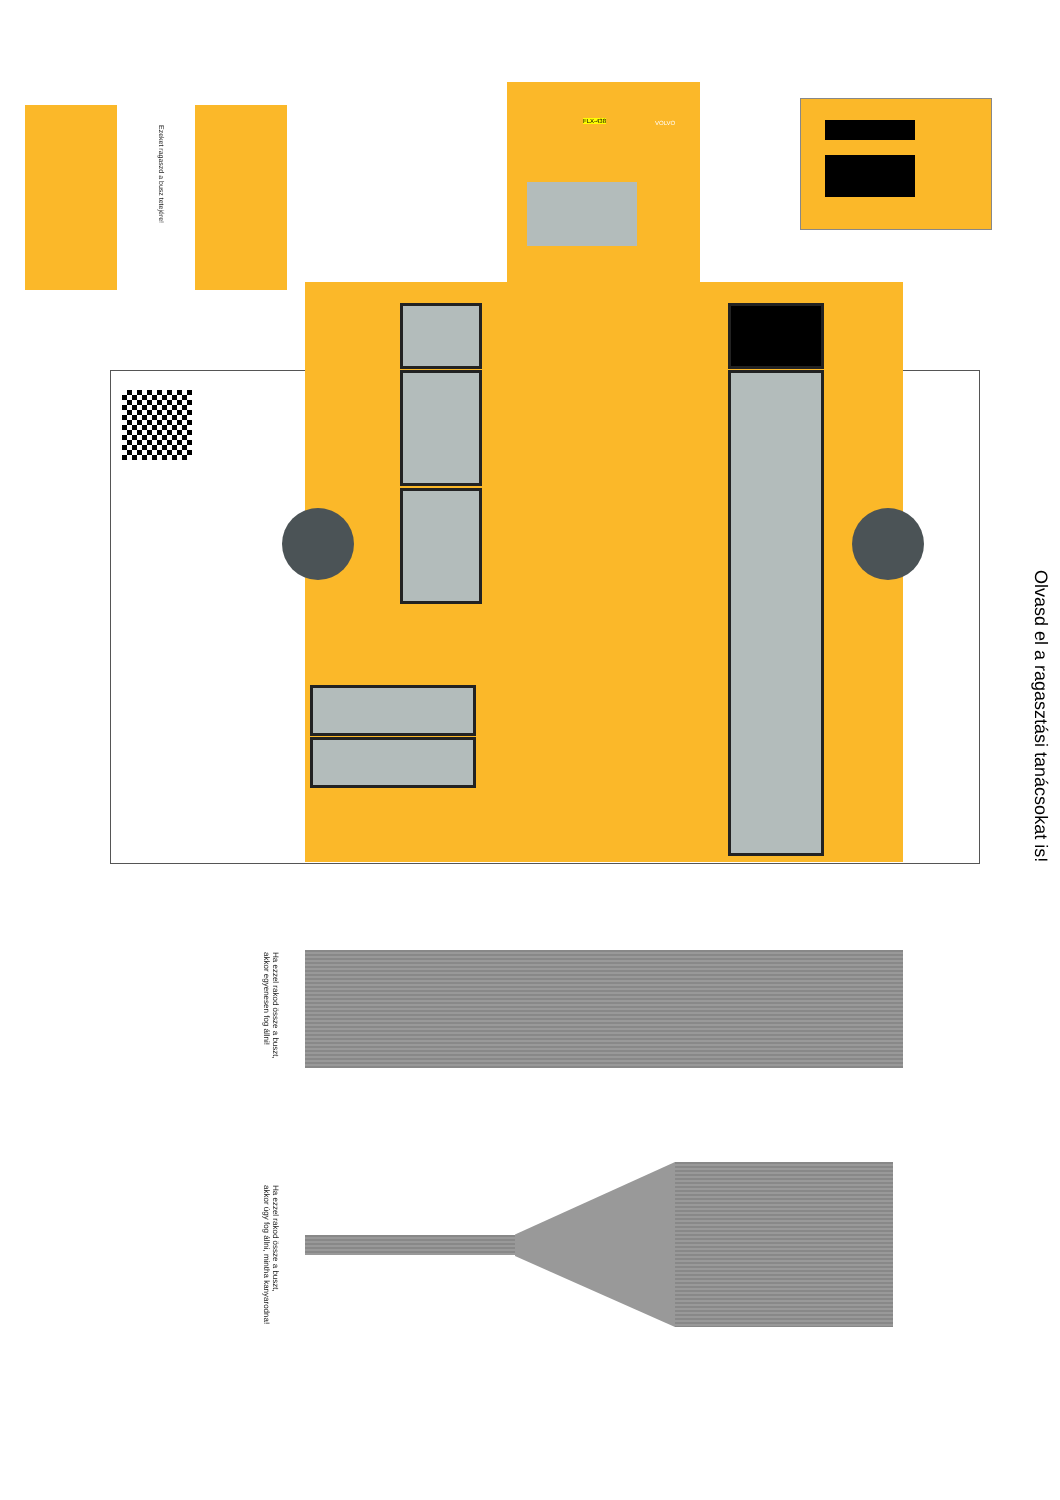Ezeket ragaszd a busz tetejére!
FLX-438 VOLVO
Olvasd el a ragasztási tanácsokat is!
Ha ezzel rakod össze a buszt,
akkor egyenesen fog állni!
Ha ezzel rakod össze a buszt,
akkor úgy fog állni, mintha kanyarodna!